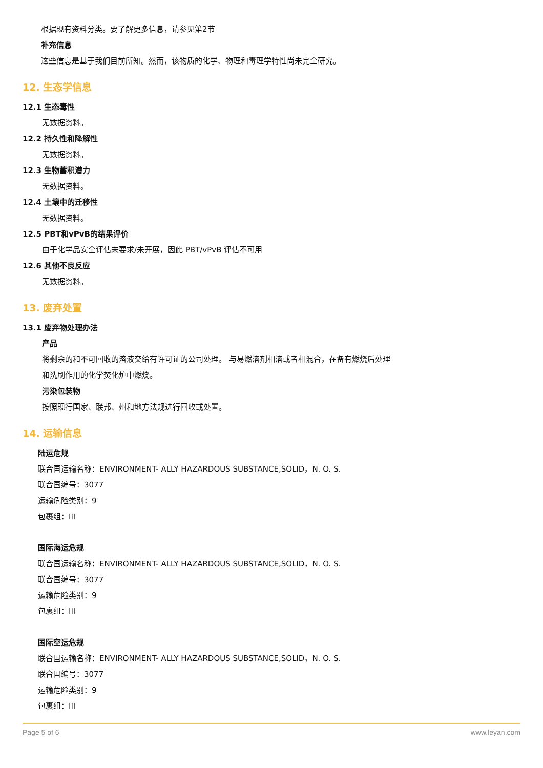根据现有资料分类。要了解更多信息，请参见第2节
补充信息
这些信息是基于我们目前所知。然而，该物质的化学、物理和毒理学特性尚未完全研究。
12. 生态学信息
12.1 生态毒性
无数据资料。
12.2 持久性和降解性
无数据资料。
12.3 生物蓄积潜力
无数据资料。
12.4 土壤中的迁移性
无数据资料。
12.5 PBT和vPvB的结果评价
由于化学品安全评估未要求/未开展，因此 PBT/vPvB 评估不可用
12.6 其他不良反应
无数据资料。
13. 废弃处置
13.1 废弃物处理办法
产品
将剩余的和不可回收的溶液交给有许可证的公司处理。 与易燃溶剂相溶或者相混合，在备有燃烧后处理
和洗刷作用的化学焚化炉中燃烧。
污染包装物
按照现行国家、联邦、州和地方法规进行回收或处置。
14. 运输信息
陆运危规
联合国运输名称：ENVIRONMENT- ALLY HAZARDOUS SUBSTANCE,SOLID，N. O. S.
联合国编号：3077
运输危险类别：9
包裹组：III
国际海运危规
联合国运输名称：ENVIRONMENT- ALLY HAZARDOUS SUBSTANCE,SOLID，N. O. S.
联合国编号：3077
运输危险类别：9
包裹组：III
国际空运危规
联合国运输名称：ENVIRONMENT- ALLY HAZARDOUS SUBSTANCE,SOLID，N. O. S.
联合国编号：3077
运输危险类别：9
包裹组：III
Page 5 of 6 www.leyan.com